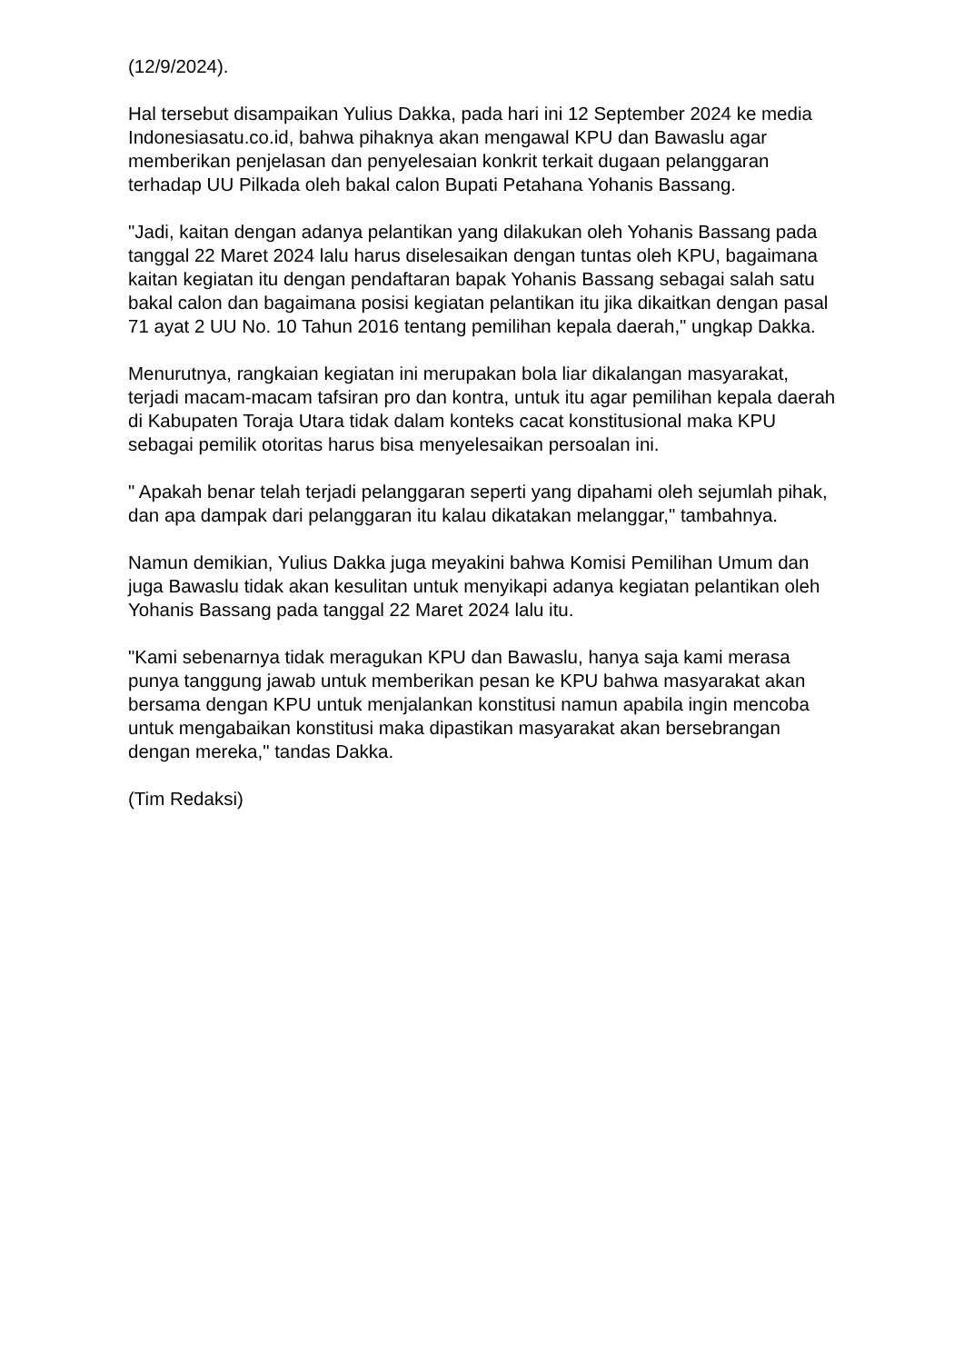(12/9/2024).
Hal tersebut disampaikan Yulius Dakka, pada hari ini 12 September 2024 ke media Indonesiasatu.co.id, bahwa pihaknya akan mengawal KPU dan Bawaslu agar memberikan penjelasan dan penyelesaian konkrit terkait dugaan pelanggaran terhadap UU Pilkada oleh bakal calon Bupati Petahana Yohanis Bassang.
"Jadi, kaitan dengan adanya pelantikan yang dilakukan oleh Yohanis Bassang pada tanggal 22 Maret 2024 lalu harus diselesaikan dengan tuntas oleh KPU, bagaimana kaitan kegiatan itu dengan pendaftaran bapak Yohanis Bassang sebagai salah satu bakal calon dan bagaimana posisi kegiatan pelantikan itu jika dikaitkan dengan pasal 71 ayat 2 UU No. 10 Tahun 2016 tentang pemilihan kepala daerah," ungkap Dakka.
Menurutnya, rangkaian kegiatan ini merupakan bola liar dikalangan masyarakat, terjadi macam-macam tafsiran pro dan kontra, untuk itu agar pemilihan kepala daerah di Kabupaten Toraja Utara tidak dalam konteks cacat konstitusional maka KPU sebagai pemilik otoritas harus bisa menyelesaikan persoalan ini.
" Apakah benar telah terjadi pelanggaran seperti yang dipahami oleh sejumlah pihak, dan apa dampak dari pelanggaran itu kalau dikatakan melanggar," tambahnya.
Namun demikian, Yulius Dakka juga meyakini bahwa Komisi Pemilihan Umum dan juga Bawaslu tidak akan kesulitan untuk menyikapi adanya kegiatan pelantikan oleh Yohanis Bassang pada tanggal 22 Maret 2024 lalu itu.
"Kami sebenarnya tidak meragukan KPU dan Bawaslu, hanya saja kami merasa punya tanggung jawab untuk memberikan pesan ke KPU bahwa masyarakat akan bersama dengan KPU untuk menjalankan konstitusi namun apabila ingin mencoba untuk mengabaikan konstitusi maka dipastikan masyarakat akan bersebrangan dengan mereka," tandas Dakka.
(Tim Redaksi)